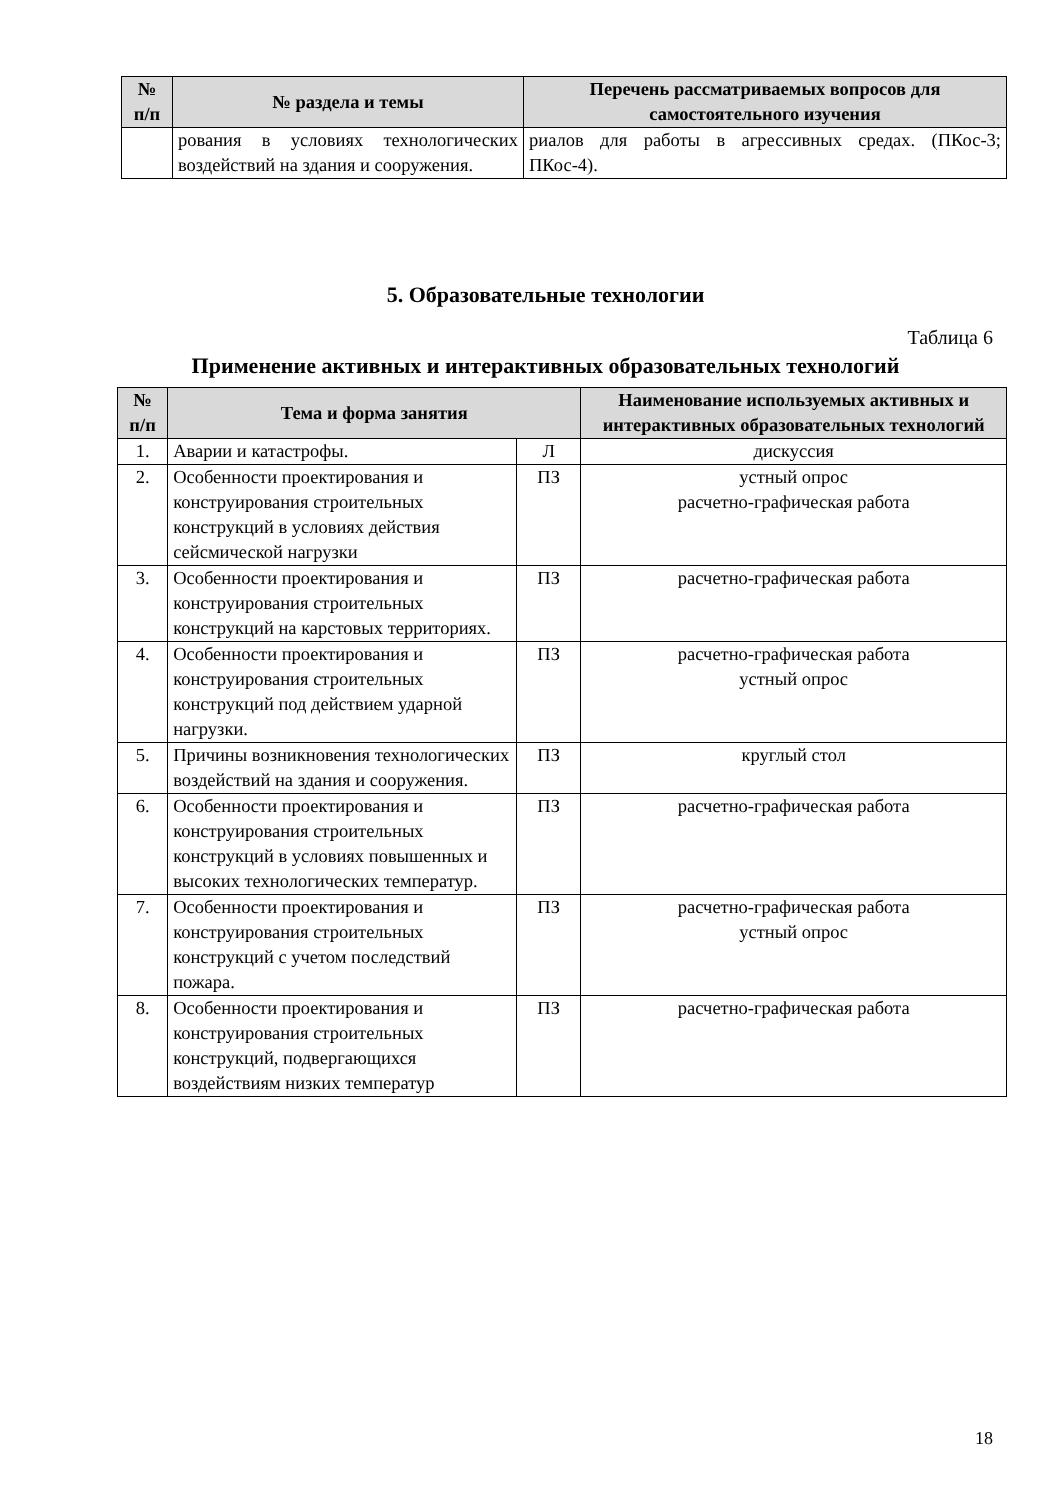| № п/п | № раздела и темы | Перечень рассматриваемых вопросов для самостоятельного изучения |
| --- | --- | --- |
| | рования в условиях технологических воздействий на здания и сооружения. | риалов для работы в агрессивных средах. (ПКос-3; ПКос-4). |
5. Образовательные технологии
Таблица 6
Применение активных и интерактивных образовательных технологий
| № п/п | Тема и форма занятия | | Наименование используемых активных и интерактивных образовательных технологий |
| --- | --- | --- | --- |
| 1. | Аварии и катастрофы. | Л | дискуссия |
| 2. | Особенности проектирования и конструирования строительных конструкций в условиях действия сейсмической нагрузки | ПЗ | устный опрос расчетно-графическая работа |
| 3. | Особенности проектирования и конструирования строительных конструкций на карстовых территориях. | ПЗ | расчетно-графическая работа |
| 4. | Особенности проектирования и конструирования строительных конструкций под действием ударной нагрузки. | ПЗ | расчетно-графическая работа устный опрос |
| 5. | Причины возникновения технологических воздействий на здания и сооружения. | ПЗ | круглый стол |
| 6. | Особенности проектирования и конструирования строительных конструкций в условиях повышенных и высоких технологических температур. | ПЗ | расчетно-графическая работа |
| 7. | Особенности проектирования и конструирования строительных конструкций с учетом последствий пожара. | ПЗ | расчетно-графическая работа устный опрос |
| 8. | Особенности проектирования и конструирования строительных конструкций, подвергающихся воздействиям низких температур | ПЗ | расчетно-графическая работа |
18